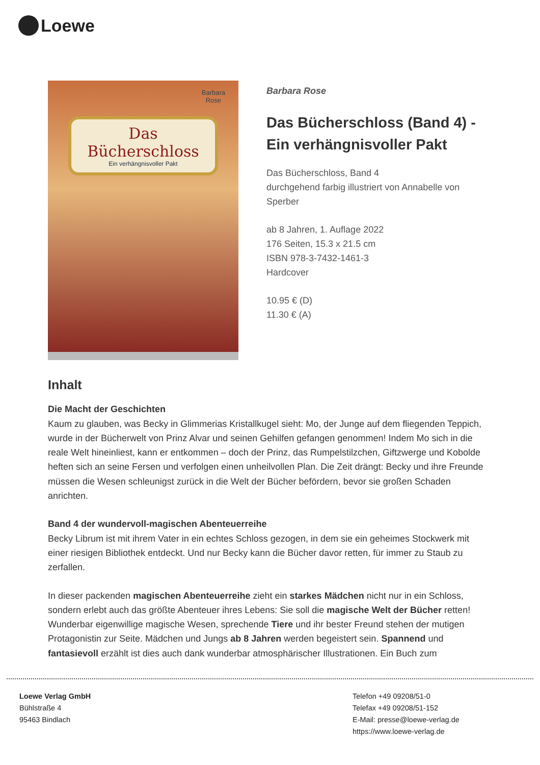Loewe
Barbara
Rose
Das
Bücherschloss
Ein verhängnisvoller Pakt
Barbara Rose
Das Bücherschloss (Band 4) - Ein verhängnisvoller Pakt
Das Bücherschloss, Band 4
durchgehend farbig illustriert von Annabelle von Sperber
ab 8 Jahren, 1. Auflage 2022
176 Seiten, 15.3 x 21.5 cm
ISBN 978-3-7432-1461-3
Hardcover
10.95 € (D)
11.30 € (A)
Inhalt
Die Macht der Geschichten
Kaum zu glauben, was Becky in Glimmerias Kristallkugel sieht: Mo, der Junge auf dem fliegenden Teppich, wurde in der Bücherwelt von Prinz Alvar und seinen Gehilfen gefangen genommen! Indem Mo sich in die reale Welt hineinliest, kann er entkommen – doch der Prinz, das Rumpelstilzchen, Giftzwerge und Kobolde heften sich an seine Fersen und verfolgen einen unheilvollen Plan. Die Zeit drängt: Becky und ihre Freunde müssen die Wesen schleunigst zurück in die Welt der Bücher befördern, bevor sie großen Schaden anrichten.
Band 4 der wundervoll-magischen Abenteuerreihe
Becky Librum ist mit ihrem Vater in ein echtes Schloss gezogen, in dem sie ein geheimes Stockwerk mit einer riesigen Bibliothek entdeckt. Und nur Becky kann die Bücher davor retten, für immer zu Staub zu zerfallen.
In dieser packenden magischen Abenteuerreihe zieht ein starkes Mädchen nicht nur in ein Schloss, sondern erlebt auch das größte Abenteuer ihres Lebens: Sie soll die magische Welt der Bücher retten! Wunderbar eigenwillige magische Wesen, sprechende Tiere und ihr bester Freund stehen der mutigen Protagonistin zur Seite. Mädchen und Jungs ab 8 Jahren werden begeistert sein. Spannend und fantasievoll erzählt ist dies auch dank wunderbar atmosphärischer Illustrationen. Ein Buch zum
Loewe Verlag GmbH
Bühlstraße 4
95463 Bindlach
Telefon +49 09208/51-0
Telefax +49 09208/51-152
E-Mail: presse@loewe-verlag.de
https://www.loewe-verlag.de